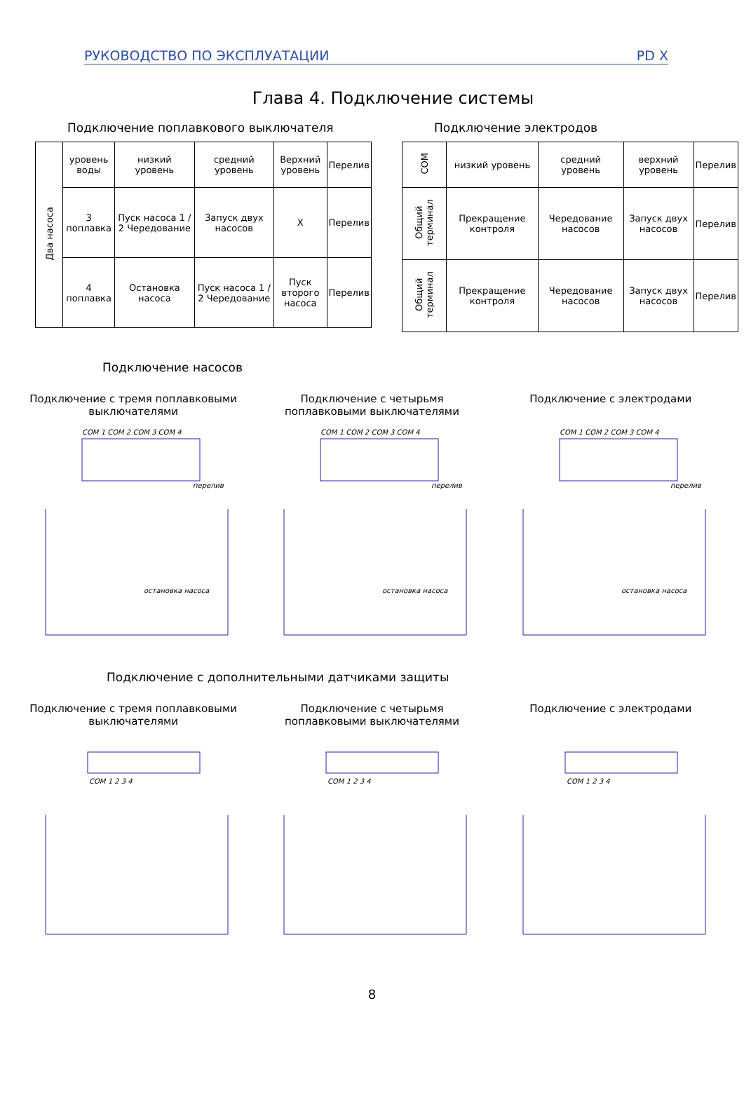РУКОВОДСТВО ПО ЭКСПЛУАТАЦИИ PD X
Глава 4. Подключение системы
Подключение поплавкового выключателя
| Два насоса | уровень воды | низкий уровень | средний уровень | Верхний уровень | Перелив |
| | 3 поплавка | Пуск насоса 1 / 2 Чередование | Запуск двух насосов | X | Перелив |
| | 4 поплавка | Остановка насоса | Пуск насоса 1 / 2 Чередование | Пуск второго насоса | Перелив |
Подключение электродов
| COM | низкий уровень | средний уровень | верхний уровень | Перелив |
| Общий терминал | Прекращение контроля | Чередование насосов | Запуск двух насосов | Перелив |
| Общий терминал | Прекращение контроля | Чередование насосов | Запуск двух насосов | Перелив |
Подключение насосов
Подключение с тремя поплавковыми выключателями
Подключение с четырьмя поплавковыми выключателями
Подключение с электродами
COM 1 COM 2 COM 3 COM 4
остановка насоса
перелив
COM 1 COM 2 COM 3 COM 4
остановка насоса
перелив
COM 1 COM 2 COM 3 COM 4
остановка насоса
перелив
Подключение с дополнительными датчиками защиты
Подключение с тремя поплавковыми выключателями
Подключение с четырьмя поплавковыми выключателями
Подключение с электродами
COM 1 2 3 4
COM 1 2 3 4
COM 1 2 3 4
8